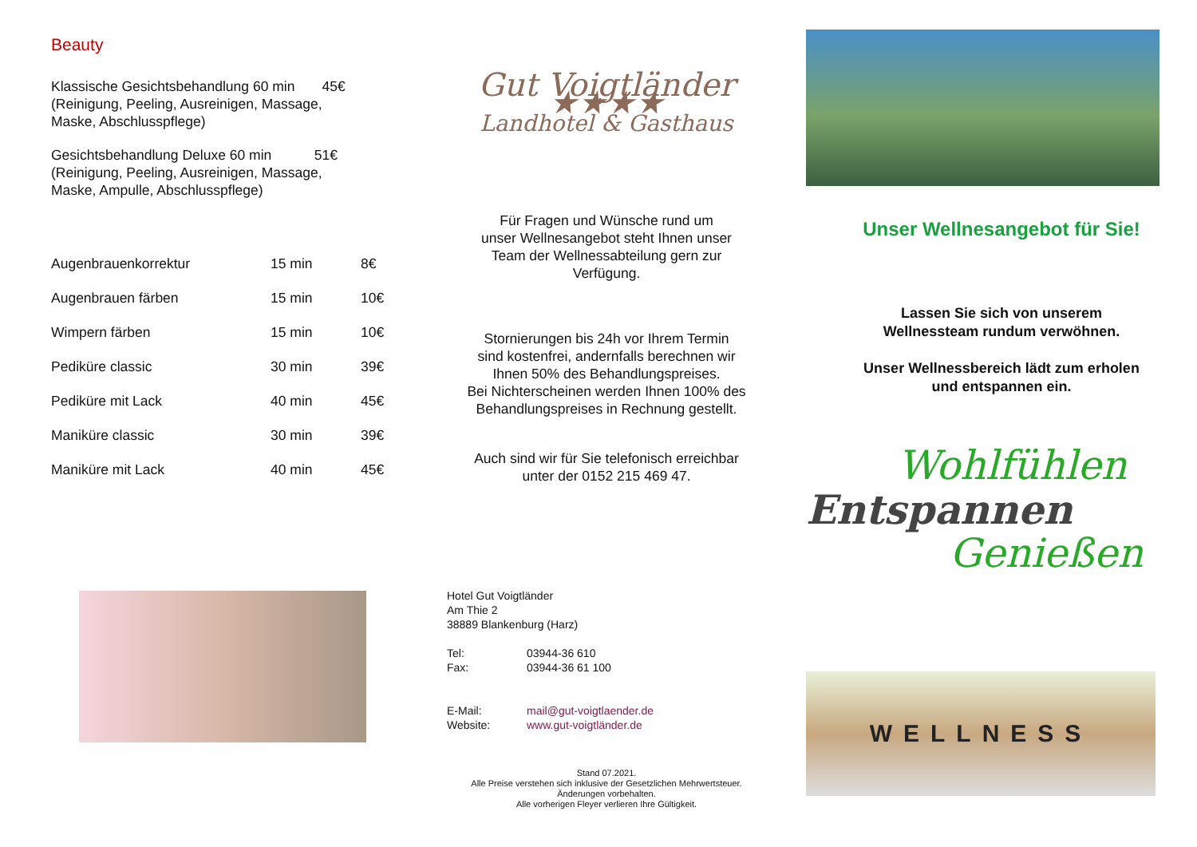Beauty
Klassische Gesichtsbehandlung 60 min 45€
(Reinigung, Peeling, Ausreinigen, Massage,
Maske, Abschlusspflege)
Gesichtsbehandlung Deluxe 60 min 51€
(Reinigung, Peeling, Ausreinigen, Massage,
Maske, Ampulle, Abschlusspflege)
| Augenbrauenkorrektur | 15 min | 8€ |
| Augenbrauen färben | 15 min | 10€ |
| Wimpern färben | 15 min | 10€ |
| Pediküre classic | 30 min | 39€ |
| Pediküre mit Lack | 40 min | 45€ |
| Maniküre classic | 30 min | 39€ |
| Maniküre mit Lack | 40 min | 45€ |
Gut Voigtländer ★★★★
Landhotel & Gasthaus
Für Fragen und Wünsche rund um
unser Wellnesangebot steht Ihnen unser
Team der Wellnessabteilung gern zur
Verfügung.
Stornierungen bis 24h vor Ihrem Termin
sind kostenfrei, andernfalls berechnen wir
Ihnen 50% des Behandlungspreises.
Bei Nichterscheinen werden Ihnen 100% des
Behandlungspreises in Rechnung gestellt.
Auch sind wir für Sie telefonisch erreichbar
unter der 0152 215 469 47.
Hotel Gut Voigtländer
Am Thie 2
38889 Blankenburg (Harz)
| Tel: | 03944-36 610 |
| Fax: | 03944-36 61 100 |
| E-Mail: | mail@gut-voigtlaender.de |
| Website: | www.gut-voigtländer.de |
Stand 07.2021.
Alle Preise verstehen sich inklusive der Gesetzlichen Mehrwertsteuer.
Änderungen vorbehalten.
Alle vorherigen Fleyer verlieren Ihre Gültigkeit.
Unser Wellnesangebot für Sie!
Lassen Sie sich von unserem
Wellnessteam rundum verwöhnen.
Unser Wellnessbereich lädt zum erholen
und entspannen ein.
Wohlfühlen
Entspannen
Genießen
WELLNESS